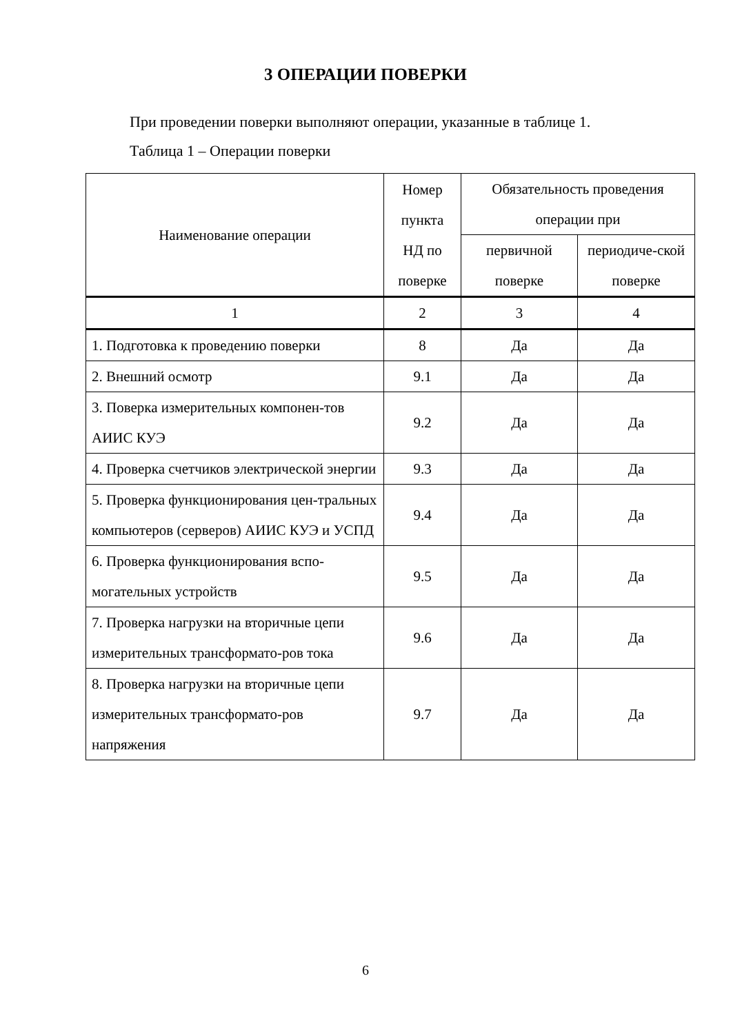3 ОПЕРАЦИИ ПОВЕРКИ
При проведении поверки выполняют операции, указанные в таблице 1.
Таблица 1 – Операции поверки
| Наименование операции | Номер пункта НД по поверке | Обязательность проведения операции при | |
| --- | --- | --- | --- |
| | | первичной поверке | периодиче-ской поверке |
| 1 | 2 | 3 | 4 |
| 1. Подготовка к проведению поверки | 8 | Да | Да |
| 2. Внешний осмотр | 9.1 | Да | Да |
| 3. Поверка измерительных компонен-тов АИИС КУЭ | 9.2 | Да | Да |
| 4. Проверка счетчиков электрической энергии | 9.3 | Да | Да |
| 5. Проверка функционирования цен-тральных компьютеров (серверов) АИИС КУЭ и УСПД | 9.4 | Да | Да |
| 6. Проверка функционирования вспо-могательных устройств | 9.5 | Да | Да |
| 7. Проверка нагрузки на вторичные цепи измерительных трансформато-ров тока | 9.6 | Да | Да |
| 8. Проверка нагрузки на вторичные цепи измерительных трансформато-ров напряжения | 9.7 | Да | Да |
6